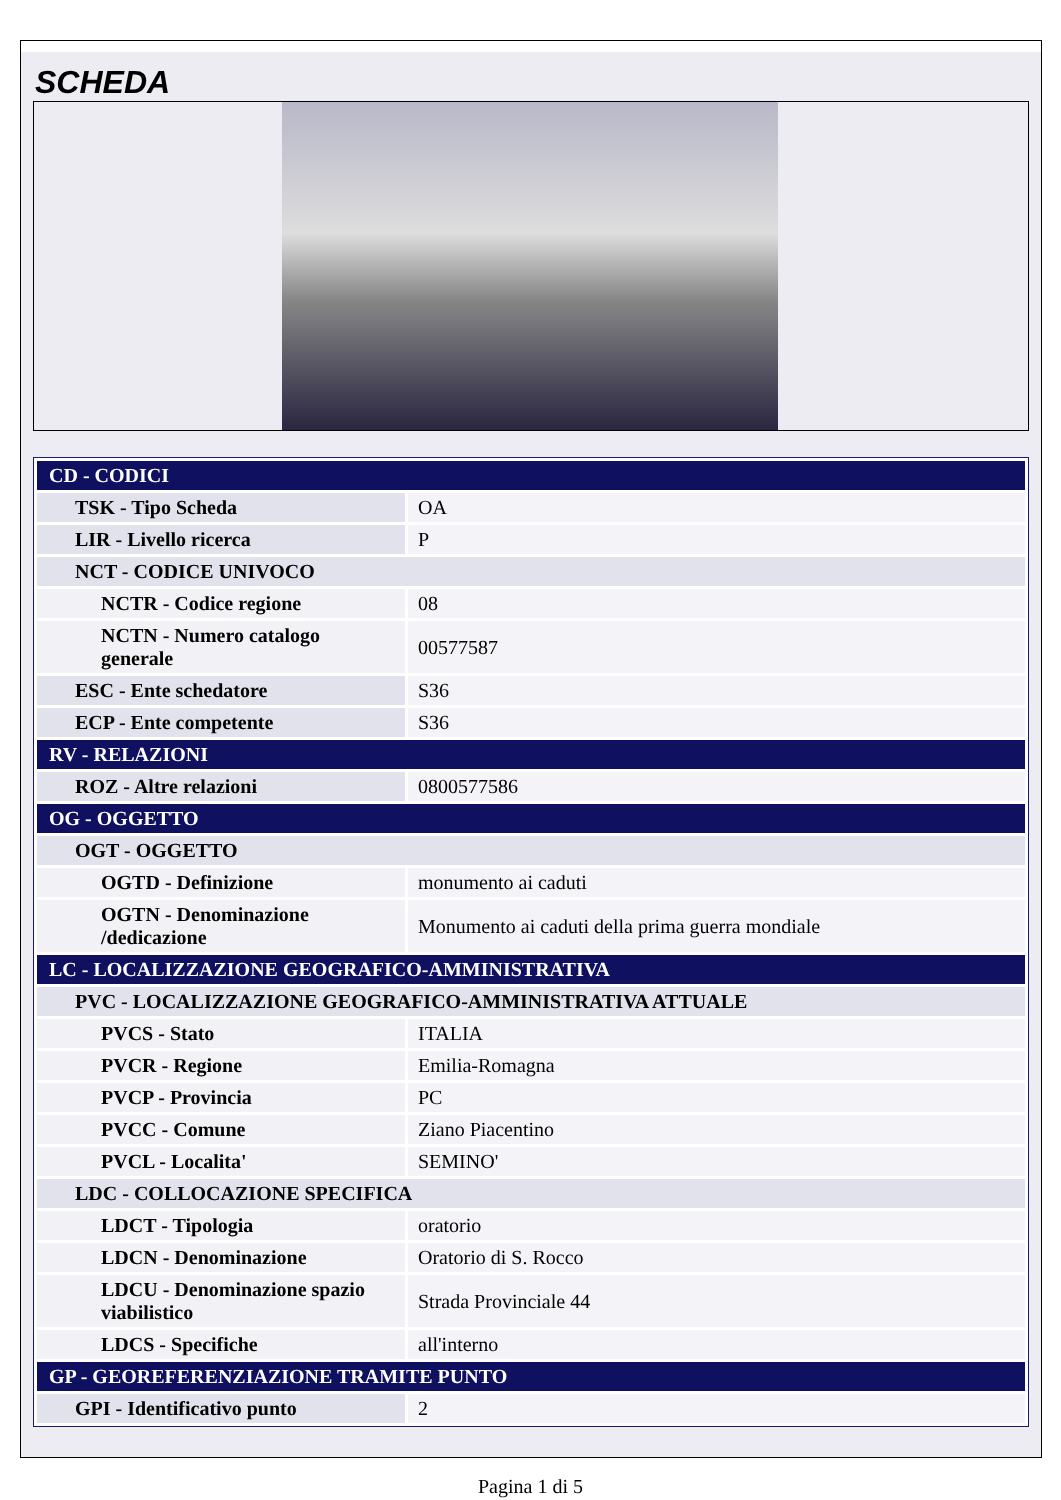SCHEDA
| CD - CODICI | |
| TSK - Tipo Scheda | OA |
| LIR - Livello ricerca | P |
| NCT - CODICE UNIVOCO | |
| NCTR - Codice regione | 08 |
| NCTN - Numero catalogo generale | 00577587 |
| ESC - Ente schedatore | S36 |
| ECP - Ente competente | S36 |
| RV - RELAZIONI | |
| ROZ - Altre relazioni | 0800577586 |
| OG - OGGETTO | |
| OGT - OGGETTO | |
| OGTD - Definizione | monumento ai caduti |
| OGTN - Denominazione /dedicazione | Monumento ai caduti della prima guerra mondiale |
| LC - LOCALIZZAZIONE GEOGRAFICO-AMMINISTRATIVA | |
| PVC - LOCALIZZAZIONE GEOGRAFICO-AMMINISTRATIVA ATTUALE | |
| PVCS - Stato | ITALIA |
| PVCR - Regione | Emilia-Romagna |
| PVCP - Provincia | PC |
| PVCC - Comune | Ziano Piacentino |
| PVCL - Localita' | SEMINO' |
| LDC - COLLOCAZIONE SPECIFICA | |
| LDCT - Tipologia | oratorio |
| LDCN - Denominazione | Oratorio di S. Rocco |
| LDCU - Denominazione spazio viabilistico | Strada Provinciale 44 |
| LDCS - Specifiche | all'interno |
| GP - GEOREFERENZIAZIONE TRAMITE PUNTO | |
| GPI - Identificativo punto | 2 |
Pagina 1 di 5